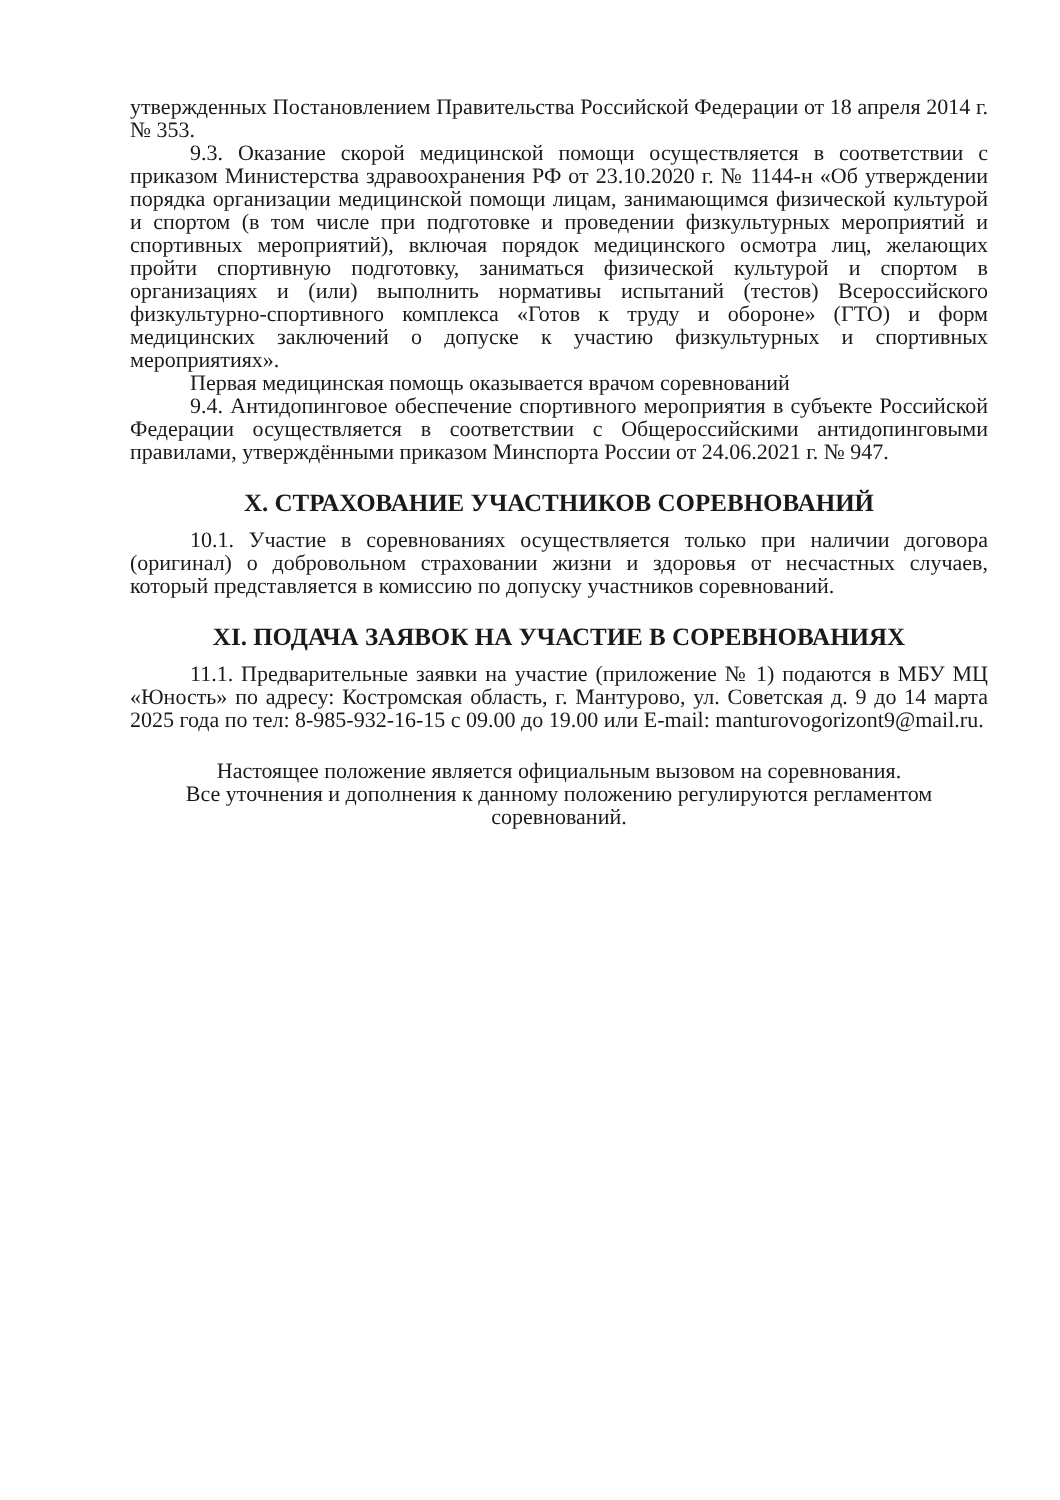утвержденных Постановлением Правительства Российской Федерации от 18 апреля 2014 г. № 353.
9.3. Оказание скорой медицинской помощи осуществляется в соответствии с приказом Министерства здравоохранения РФ от 23.10.2020 г. № 1144-н «Об утверждении порядка организации медицинской помощи лицам, занимающимся физической культурой и спортом (в том числе при подготовке и проведении физкультурных мероприятий и спортивных мероприятий), включая порядок медицинского осмотра лиц, желающих пройти спортивную подготовку, заниматься физической культурой и спортом в организациях и (или) выполнить нормативы испытаний (тестов) Всероссийского физкультурно-спортивного комплекса «Готов к труду и обороне» (ГТО) и форм медицинских заключений о допуске к участию физкультурных и спортивных мероприятиях».
Первая медицинская помощь оказывается врачом соревнований
9.4. Антидопинговое обеспечение спортивного мероприятия в субъекте Российской Федерации осуществляется в соответствии с Общероссийскими антидопинговыми правилами, утверждёнными приказом Минспорта России от 24.06.2021 г. № 947.
X. СТРАХОВАНИЕ УЧАСТНИКОВ СОРЕВНОВАНИЙ
10.1. Участие в соревнованиях осуществляется только при наличии договора (оригинал) о добровольном страховании жизни и здоровья от несчастных случаев, который представляется в комиссию по допуску участников соревнований.
XI. ПОДАЧА ЗАЯВОК НА УЧАСТИЕ В СОРЕВНОВАНИЯХ
11.1. Предварительные заявки на участие (приложение № 1) подаются в МБУ МЦ «Юность» по адресу: Костромская область, г. Мантурово, ул. Советская д. 9 до 14 марта 2025 года по тел: 8-985-932-16-15 с 09.00 до 19.00 или E-mail: manturovogorizont9@mail.ru.
Настоящее положение является официальным вызовом на соревнования.
Все уточнения и дополнения к данному положению регулируются регламентом соревнований.